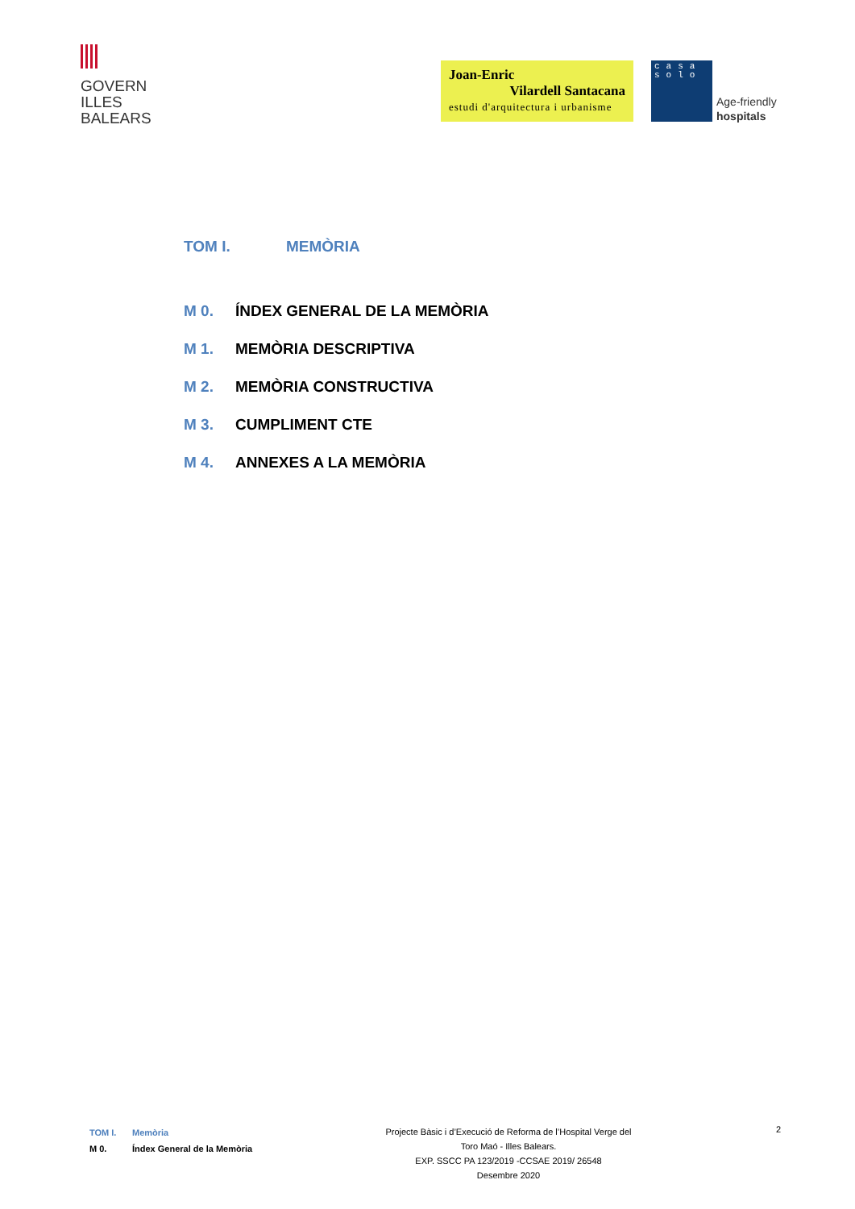GOVERN
ILLES
BALEARS
Joan-Enric
Vilardell Santacana
estudi d'arquitectura i urbanisme
casa
solo
Age-friendly
hospitals
TOM I. MEMÒRIA
M 0. ÍNDEX GENERAL DE LA MEMÒRIA
M 1. MEMÒRIA DESCRIPTIVA
M 2. MEMÒRIA CONSTRUCTIVA
M 3. CUMPLIMENT CTE
M 4. ANNEXES A LA MEMÒRIA
TOM I. Memòria
M 0. Índex General de la Memòria
Projecte Bàsic i d’Execució de Reforma de l’Hospital Verge del
Toro Maó - Illes Balears.
EXP. SSCC PA 123/2019 -CCSAE 2019/ 26548
Desembre 2020
2